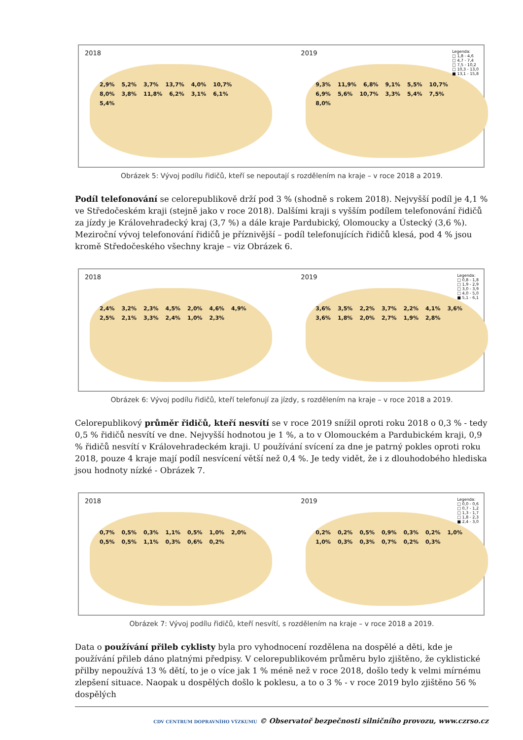2018
2,9% 5,2% 3,7% 13,7% 4,0% 10,7% 8,0% 3,8% 11,8% 6,2% 3,1% 6,1% 5,4%
2019
9,3% 11,9% 6,8% 9,1% 5,5% 10,7% 6,9% 5,6% 10,7% 3,3% 5,4% 7,5% 8,0%
Legenda:
□ 1,8 - 4,6
□ 4,7 - 7,4
□ 7,5 - 10,2
□ 10,3 - 13,0
■ 13,1 - 15,8
Obrázek 5: Vývoj podílu řidičů, kteří se nepoutají s rozdělením na kraje – v roce 2018 a 2019.
Podíl telefonování se celorepublikově drží pod 3 % (shodně s rokem 2018). Nejvyšší podíl je 4,1 % ve Středočeském kraji (stejně jako v roce 2018). Dalšími kraji s vyšším podílem telefonování řidičů za jízdy je Královehradecký kraj (3,7 %) a dále kraje Pardubický, Olomoucky a Ústecký (3,6 %). Meziroční vývoj telefonování řidičů je příznivější – podíl telefonujících řidičů klesá, pod 4 % jsou kromě Středočeského všechny kraje – viz Obrázek 6.
2018
2,4% 3,2% 2,3% 4,5% 2,0% 4,6% 4,9% 2,5% 2,1% 3,3% 2,4% 1,0% 2,3%
2019
3,6% 3,5% 2,2% 3,7% 2,2% 4,1% 3,6% 3,6% 1,8% 2,0% 2,7% 1,9% 2,8%
Legenda:
□ 0,8 - 1,8
□ 1,9 - 2,9
□ 3,0 - 3,9
□ 4,0 - 5,0
■ 5,1 - 6,1
Obrázek 6: Vývoj podílu řidičů, kteří telefonují za jízdy, s rozdělením na kraje – v roce 2018 a 2019.
Celorepublikový průměr řidičů, kteří nesvítí se v roce 2019 snížil oproti roku 2018 o 0,3 % - tedy 0,5 % řidičů nesvítí ve dne. Nejvyšší hodnotou je 1 %, a to v Olomouckém a Pardubickém kraji, 0,9 % řidičů nesvítí v Královehradeckém kraji. U používání svícení za dne je patrný pokles oproti roku 2018, pouze 4 kraje mají podíl nesvícení větší než 0,4 %. Je tedy vidět, že i z dlouhodobého hlediska jsou hodnoty nízké - Obrázek 7.
2018
0,7% 0,5% 0,3% 1,1% 0,5% 1,0% 2,0% 0,5% 0,5% 1,1% 0,3% 0,6% 0,2%
2019
0,2% 0,2% 0,5% 0,9% 0,3% 0,2% 1,0% 1,0% 0,3% 0,3% 0,7% 0,2% 0,3%
Legenda:
□ 0,0 - 0,6
□ 0,7 - 1,2
□ 1,3 - 1,7
□ 1,8 - 2,3
■ 2,4 - 3,0
Obrázek 7: Vývoj podílu řidičů, kteří nesvítí, s rozdělením na kraje – v roce 2018 a 2019.
Data o používání přileb cyklisty byla pro vyhodnocení rozdělena na dospělé a děti, kde je používání přileb dáno platnými předpisy. V celorepublikovém průměru bylo zjištěno, že cyklistické přilby nepoužívá 13 % dětí, to je o více jak 1 % méně než v roce 2018, došlo tedy k velmi mírnému zlepšení situace. Naopak u dospělých došlo k poklesu, a to o 3 % - v roce 2019 bylo zjištěno 56 % dospělých
CDV CENTRUM DOPRAVNÍHO VÝZKUMU © Observatoř bezpečnosti silničního provozu, www.czrso.cz